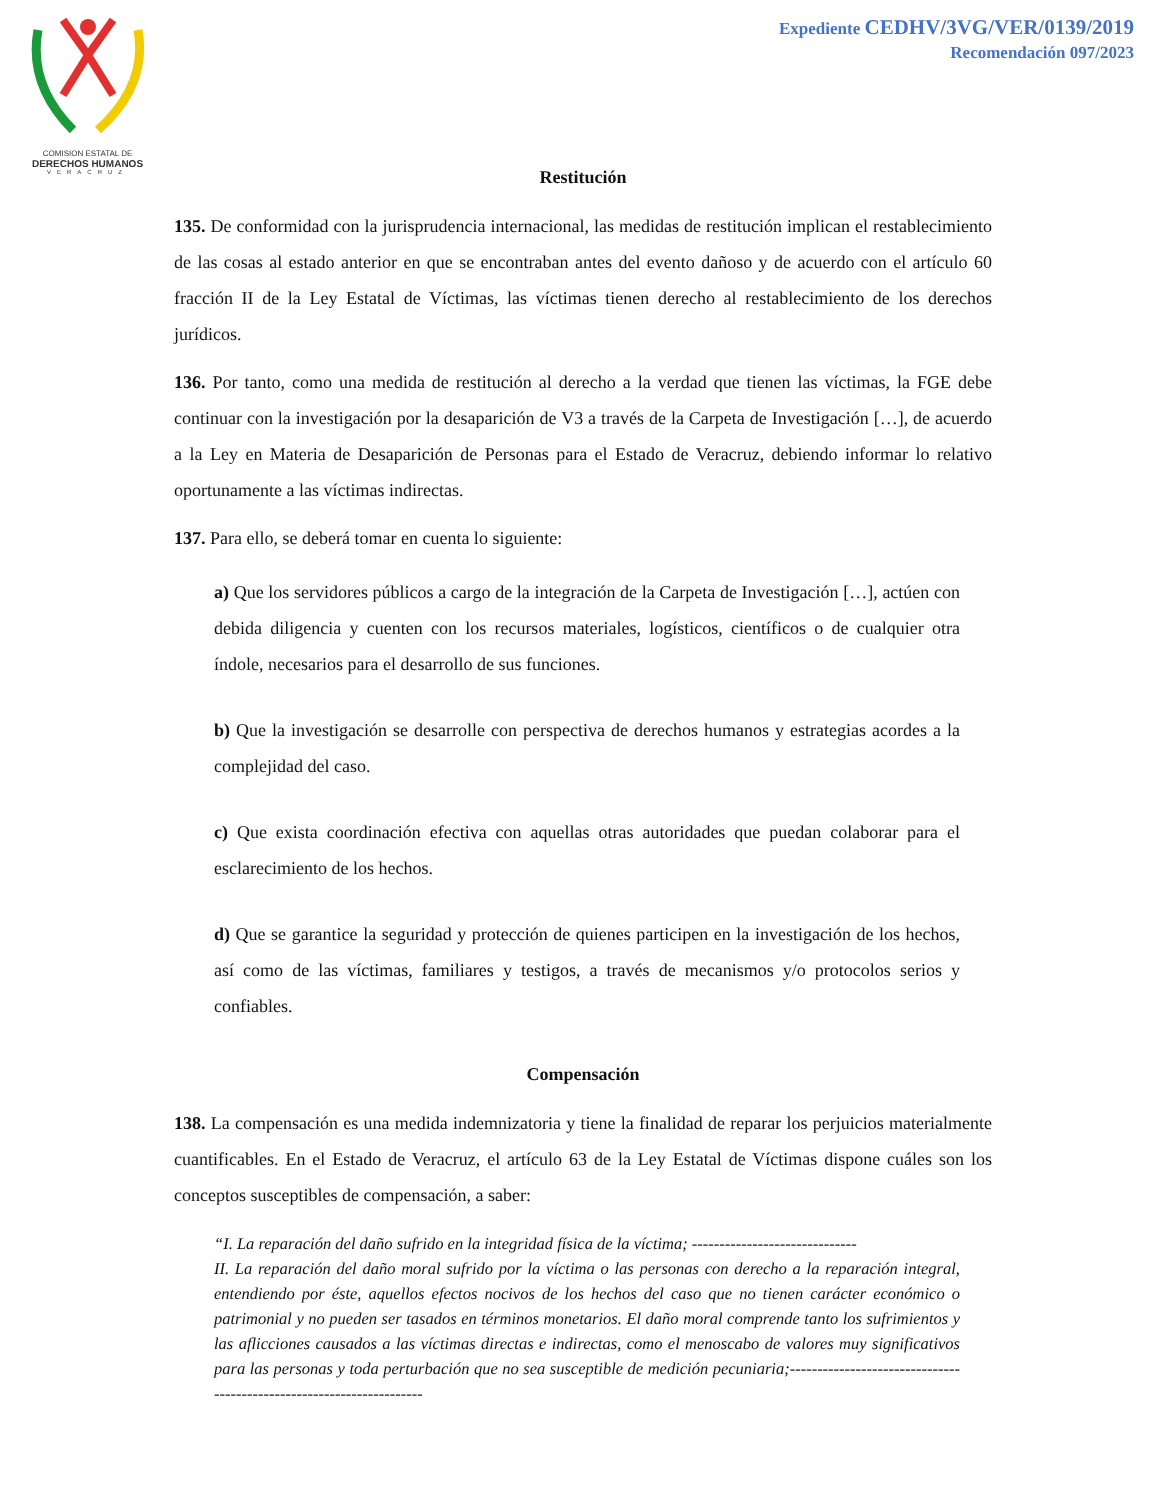COMISION ESTATAL DE
DERECHOS HUMANOS
VERACRUZ
Expediente CEDHV/3VG/VER/0139/2019
Recomendación 097/2023
Restitución
135. De conformidad con la jurisprudencia internacional, las medidas de restitución implican el restablecimiento de las cosas al estado anterior en que se encontraban antes del evento dañoso y de acuerdo con el artículo 60 fracción II de la Ley Estatal de Víctimas, las víctimas tienen derecho al restablecimiento de los derechos jurídicos.
136. Por tanto, como una medida de restitución al derecho a la verdad que tienen las víctimas, la FGE debe continuar con la investigación por la desaparición de V3 a través de la Carpeta de Investigación […], de acuerdo a la Ley en Materia de Desaparición de Personas para el Estado de Veracruz, debiendo informar lo relativo oportunamente a las víctimas indirectas.
137. Para ello, se deberá tomar en cuenta lo siguiente:
a) Que los servidores públicos a cargo de la integración de la Carpeta de Investigación […], actúen con debida diligencia y cuenten con los recursos materiales, logísticos, científicos o de cualquier otra índole, necesarios para el desarrollo de sus funciones.
b) Que la investigación se desarrolle con perspectiva de derechos humanos y estrategias acordes a la complejidad del caso.
c) Que exista coordinación efectiva con aquellas otras autoridades que puedan colaborar para el esclarecimiento de los hechos.
d) Que se garantice la seguridad y protección de quienes participen en la investigación de los hechos, así como de las víctimas, familiares y testigos, a través de mecanismos y/o protocolos serios y confiables.
Compensación
138. La compensación es una medida indemnizatoria y tiene la finalidad de reparar los perjuicios materialmente cuantificables. En el Estado de Veracruz, el artículo 63 de la Ley Estatal de Víctimas dispone cuáles son los conceptos susceptibles de compensación, a saber:
“I. La reparación del daño sufrido en la integridad física de la víctima; ------------------------------
II. La reparación del daño moral sufrido por la víctima o las personas con derecho a la reparación integral, entendiendo por éste, aquellos efectos nocivos de los hechos del caso que no tienen carácter económico o patrimonial y no pueden ser tasados en términos monetarios. El daño moral comprende tanto los sufrimientos y las aflicciones causados a las víctimas directas e indirectas, como el menoscabo de valores muy significativos para las personas y toda perturbación que no sea susceptible de medición pecuniaria;---------------------------------------------------------------------